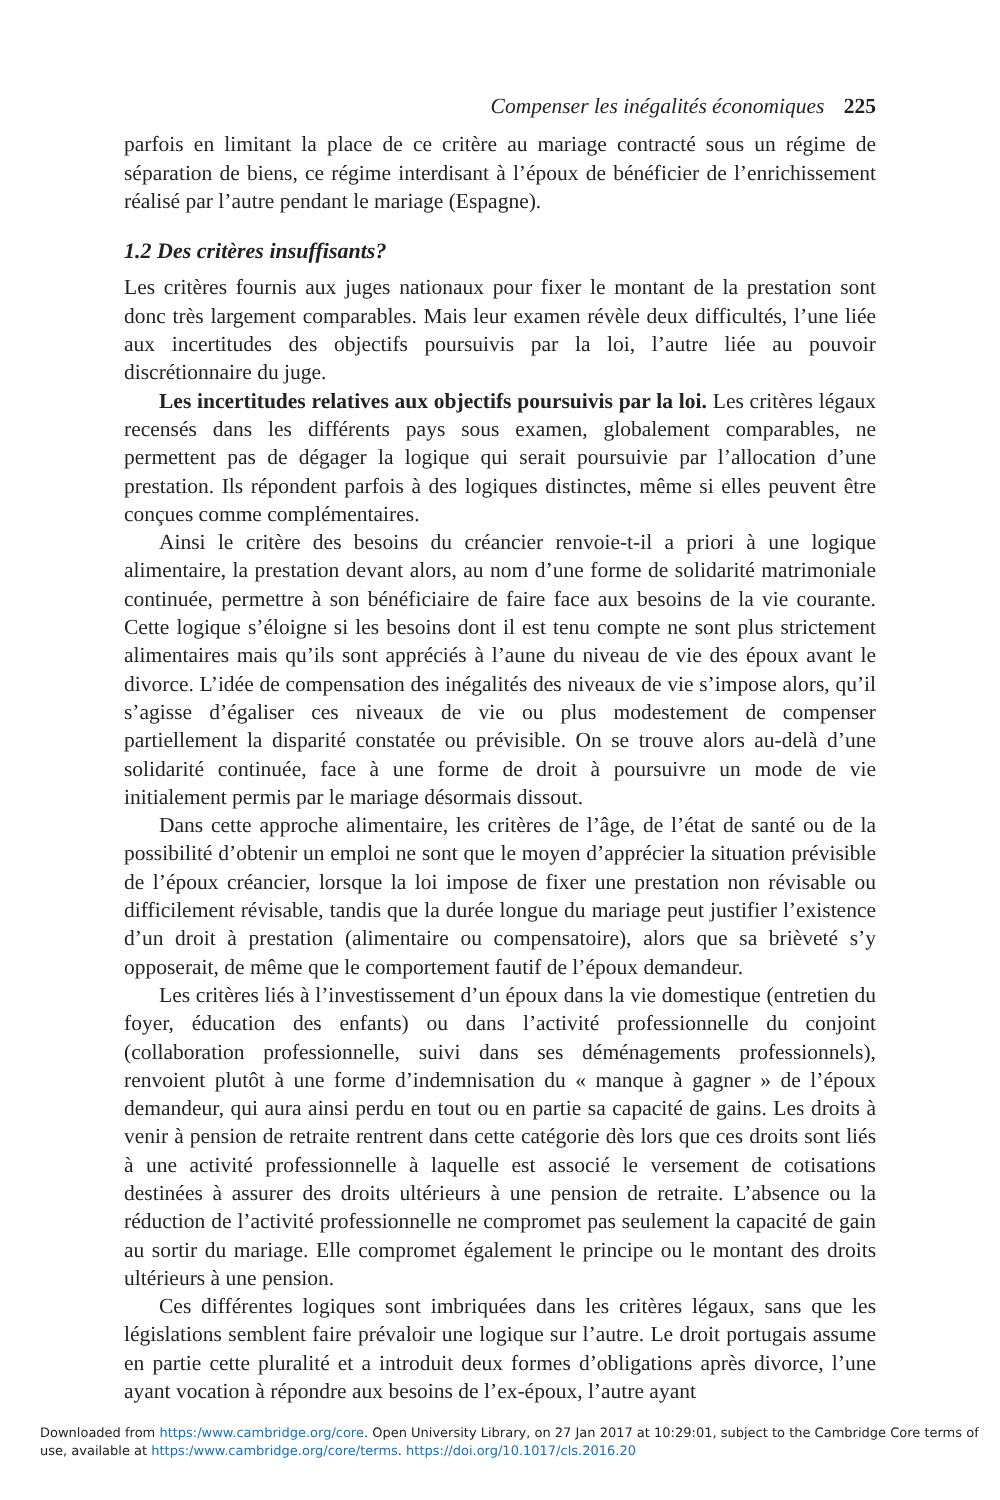Compenser les inégalités économiques 225
parfois en limitant la place de ce critère au mariage contracté sous un régime de séparation de biens, ce régime interdisant à l’époux de bénéficier de l’enrichissement réalisé par l’autre pendant le mariage (Espagne).
1.2 Des critères insuffisants?
Les critères fournis aux juges nationaux pour fixer le montant de la prestation sont donc très largement comparables. Mais leur examen révèle deux difficultés, l’une liée aux incertitudes des objectifs poursuivis par la loi, l’autre liée au pouvoir discrétionnaire du juge.
Les incertitudes relatives aux objectifs poursuivis par la loi. Les critères légaux recensés dans les différents pays sous examen, globalement comparables, ne permettent pas de dégager la logique qui serait poursuivie par l’allocation d’une prestation. Ils répondent parfois à des logiques distinctes, même si elles peuvent être conçues comme complémentaires.
Ainsi le critère des besoins du créancier renvoie-t-il a priori à une logique alimentaire, la prestation devant alors, au nom d’une forme de solidarité matrimoniale continuée, permettre à son bénéficiaire de faire face aux besoins de la vie courante. Cette logique s’éloigne si les besoins dont il est tenu compte ne sont plus strictement alimentaires mais qu’ils sont appréciés à l’aune du niveau de vie des époux avant le divorce. L’idée de compensation des inégalités des niveaux de vie s’impose alors, qu’il s’agisse d’égaliser ces niveaux de vie ou plus modestement de compenser partiellement la disparité constatée ou prévisible. On se trouve alors au-delà d’une solidarité continuée, face à une forme de droit à poursuivre un mode de vie initialement permis par le mariage désormais dissout.
Dans cette approche alimentaire, les critères de l’âge, de l’état de santé ou de la possibilité d’obtenir un emploi ne sont que le moyen d’apprécier la situation prévisible de l’époux créancier, lorsque la loi impose de fixer une prestation non révisable ou difficilement révisable, tandis que la durée longue du mariage peut justifier l’existence d’un droit à prestation (alimentaire ou compensatoire), alors que sa brièveté s’y opposerait, de même que le comportement fautif de l’époux demandeur.
Les critères liés à l’investissement d’un époux dans la vie domestique (entretien du foyer, éducation des enfants) ou dans l’activité professionnelle du conjoint (collaboration professionnelle, suivi dans ses déménagements professionnels), renvoient plutôt à une forme d’indemnisation du « manque à gagner » de l’époux demandeur, qui aura ainsi perdu en tout ou en partie sa capacité de gains. Les droits à venir à pension de retraite rentrent dans cette catégorie dès lors que ces droits sont liés à une activité professionnelle à laquelle est associé le versement de cotisations destinées à assurer des droits ultérieurs à une pension de retraite. L’absence ou la réduction de l’activité professionnelle ne compromet pas seulement la capacité de gain au sortir du mariage. Elle compromet également le principe ou le montant des droits ultérieurs à une pension.
Ces différentes logiques sont imbriquées dans les critères légaux, sans que les législations semblent faire prévaloir une logique sur l’autre. Le droit portugais assume en partie cette pluralité et a introduit deux formes d’obligations après divorce, l’une ayant vocation à répondre aux besoins de l’ex-époux, l’autre ayant
Downloaded from https:/www.cambridge.org/core. Open University Library, on 27 Jan 2017 at 10:29:01, subject to the Cambridge Core terms of use, available at https:/www.cambridge.org/core/terms. https://doi.org/10.1017/cls.2016.20